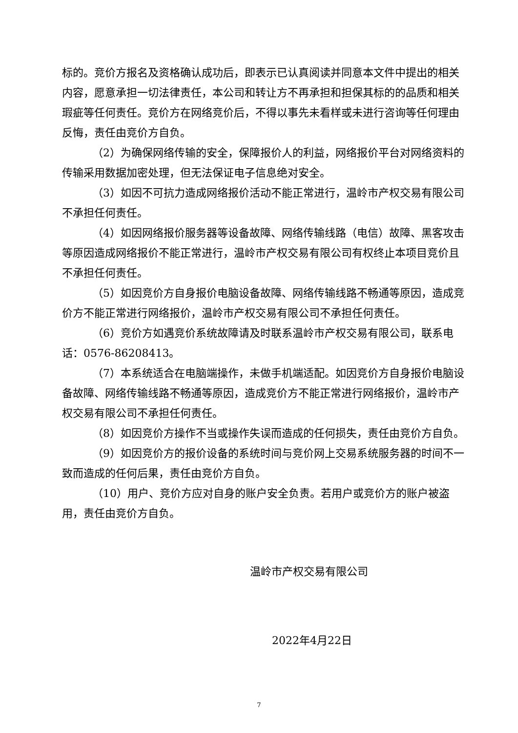标的。竞价方报名及资格确认成功后，即表示已认真阅读并同意本文件中提出的相关内容，愿意承担一切法律责任，本公司和转让方不再承担和担保其标的的品质和相关瑕疵等任何责任。竞价方在网络竞价后，不得以事先未看样或未进行咨询等任何理由反悔，责任由竞价方自负。
（2）为确保网络传输的安全，保障报价人的利益，网络报价平台对网络资料的传输采用数据加密处理，但无法保证电子信息绝对安全。
（3）如因不可抗力造成网络报价活动不能正常进行，温岭市产权交易有限公司不承担任何责任。
（4）如因网络报价服务器等设备故障、网络传输线路（电信）故障、黑客攻击等原因造成网络报价不能正常进行，温岭市产权交易有限公司有权终止本项目竞价且不承担任何责任。
（5）如因竞价方自身报价电脑设备故障、网络传输线路不畅通等原因，造成竞价方不能正常进行网络报价，温岭市产权交易有限公司不承担任何责任。
（6）竞价方如遇竞价系统故障请及时联系温岭市产权交易有限公司，联系电话：0576-86208413。
（7）本系统适合在电脑端操作，未做手机端适配。如因竞价方自身报价电脑设备故障、网络传输线路不畅通等原因，造成竞价方不能正常进行网络报价，温岭市产权交易有限公司不承担任何责任。
（8）如因竞价方操作不当或操作失误而造成的任何损失，责任由竞价方自负。
（9）如因竞价方的报价设备的系统时间与竞价网上交易系统服务器的时间不一致而造成的任何后果，责任由竞价方自负。
（10）用户、竞价方应对自身的账户安全负责。若用户或竞价方的账户被盗用，责任由竞价方自负。
温岭市产权交易有限公司
2022年4月22日
7